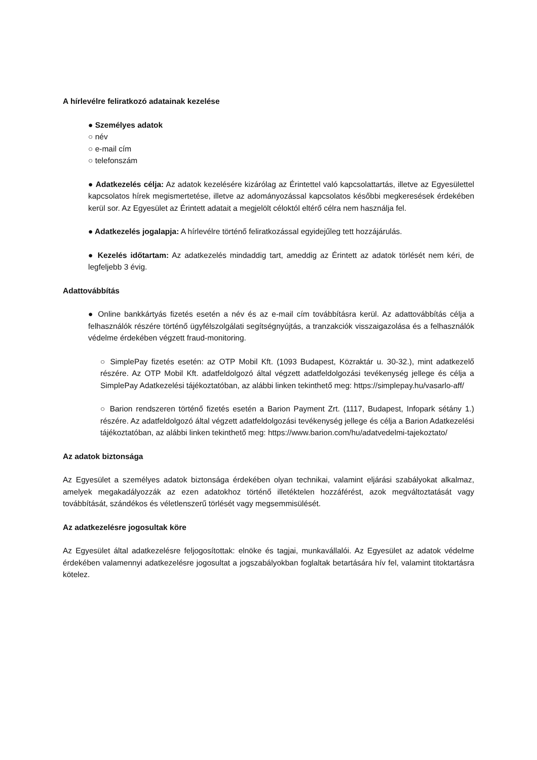A hírlevélre feliratkozó adatainak kezelése
● Személyes adatok
○ név
○ e-mail cím
○ telefonszám
● Adatkezelés célja: Az adatok kezelésére kizárólag az Érintettel való kapcsolattartás, illetve az Egyesülettel kapcsolatos hírek megismertetése, illetve az adományozással kapcsolatos későbbi megkeresések érdekében kerül sor. Az Egyesület az Érintett adatait a megjelölt céloktól eltérő célra nem használja fel.
● Adatkezelés jogalapja: A hírlevélre történő feliratkozással egyidejűleg tett hozzájárulás.
● Kezelés időtartam: Az adatkezelés mindaddig tart, ameddig az Érintett az adatok törlését nem kéri, de legfeljebb 3 évig.
Adattovábbítás
● Online bankkártyás fizetés esetén a név és az e-mail cím továbbításra kerül. Az adattovábbítás célja a felhasználók részére történő ügyfélszolgálati segítségnyújtás, a tranzakciók visszaigazolása és a felhasználók védelme érdekében végzett fraud-monitoring.
○ SimplePay fizetés esetén: az OTP Mobil Kft. (1093 Budapest, Közraktár u. 30-32.), mint adatkezelő részére. Az OTP Mobil Kft. adatfeldolgozó által végzett adatfeldolgozási tevékenység jellege és célja a SimplePay Adatkezelési tájékoztatóban, az alábbi linken tekinthető meg: https://simplepay.hu/vasarlo-aff/
○ Barion rendszeren történő fizetés esetén a Barion Payment Zrt. (1117, Budapest, Infopark sétány 1.) részére. Az adatfeldolgozó által végzett adatfeldolgozási tevékenység jellege és célja a Barion Adatkezelési tájékoztatóban, az alábbi linken tekinthető meg: https://www.barion.com/hu/adatvedelmi-tajekoztato/
Az adatok biztonsága
Az Egyesület a személyes adatok biztonsága érdekében olyan technikai, valamint eljárási szabályokat alkalmaz, amelyek megakadályozzák az ezen adatokhoz történő illetéktelen hozzáférést, azok megváltoztatását vagy továbbítását, szándékos és véletlenszerű törlését vagy megsemmisülését.
Az adatkezelésre jogosultak köre
Az Egyesület által adatkezelésre feljogosítottak: elnöke és tagjai, munkavállalói. Az Egyesület az adatok védelme érdekében valamennyi adatkezelésre jogosultat a jogszabályokban foglaltak betartására hív fel, valamint titoktartásra kötelez.